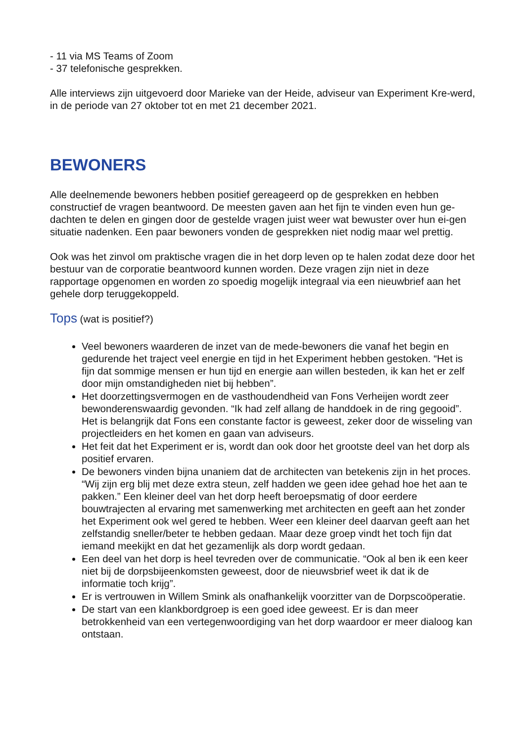- 11 via MS Teams of Zoom
- 37 telefonische gesprekken.
Alle interviews zijn uitgevoerd door Marieke van der Heide, adviseur van Experiment Kre-werd, in de periode van 27 oktober tot en met 21 december 2021.
BEWONERS
Alle deelnemende bewoners hebben positief gereageerd op de gesprekken en hebben constructief de vragen beantwoord. De meesten gaven aan het fijn te vinden even hun ge-dachten te delen en gingen door de gestelde vragen juist weer wat bewuster over hun ei-gen situatie nadenken. Een paar bewoners vonden de gesprekken niet nodig maar wel prettig.
Ook was het zinvol om praktische vragen die in het dorp leven op te halen zodat deze door het bestuur van de corporatie beantwoord kunnen worden. Deze vragen zijn niet in deze rapportage opgenomen en worden zo spoedig mogelijk integraal via een nieuwbrief aan het gehele dorp teruggekoppeld.
Tops (wat is positief?)
Veel bewoners waarderen de inzet van de mede-bewoners die vanaf het begin en gedurende het traject veel energie en tijd in het Experiment hebben gestoken. “Het is fijn dat sommige mensen er hun tijd en energie aan willen besteden, ik kan het er zelf door mijn omstandigheden niet bij hebben”.
Het doorzettingsvermogen en de vasthoudendheid van Fons Verheijen wordt zeer bewonderenswaardig gevonden. “Ik had zelf allang de handdoek in de ring gegooid”. Het is belangrijk dat Fons een constante factor is geweest, zeker door de wisseling van projectleiders en het komen en gaan van adviseurs.
Het feit dat het Experiment er is, wordt dan ook door het grootste deel van het dorp als positief ervaren.
De bewoners vinden bijna unaniem dat de architecten van betekenis zijn in het proces. “Wij zijn erg blij met deze extra steun, zelf hadden we geen idee gehad hoe het aan te pakken.” Een kleiner deel van het dorp heeft beroepsmatig of door eerdere bouwtrajecten al ervaring met samenwerking met architecten en geeft aan het zonder het Experiment ook wel gered te hebben. Weer een kleiner deel daarvan geeft aan het zelfstandig sneller/beter te hebben gedaan. Maar deze groep vindt het toch fijn dat iemand meekijkt en dat het gezamenlijk als dorp wordt gedaan.
Een deel van het dorp is heel tevreden over de communicatie. “Ook al ben ik een keer niet bij de dorpsbijeenkomsten geweest, door de nieuwsbrief weet ik dat ik de informatie toch krijg”.
Er is vertrouwen in Willem Smink als onafhankelijk voorzitter van de Dorpscoöperatie.
De start van een klankbordgroep is een goed idee geweest. Er is dan meer betrokkenheid van een vertegenwoordiging van het dorp waardoor er meer dialoog kan ontstaan.